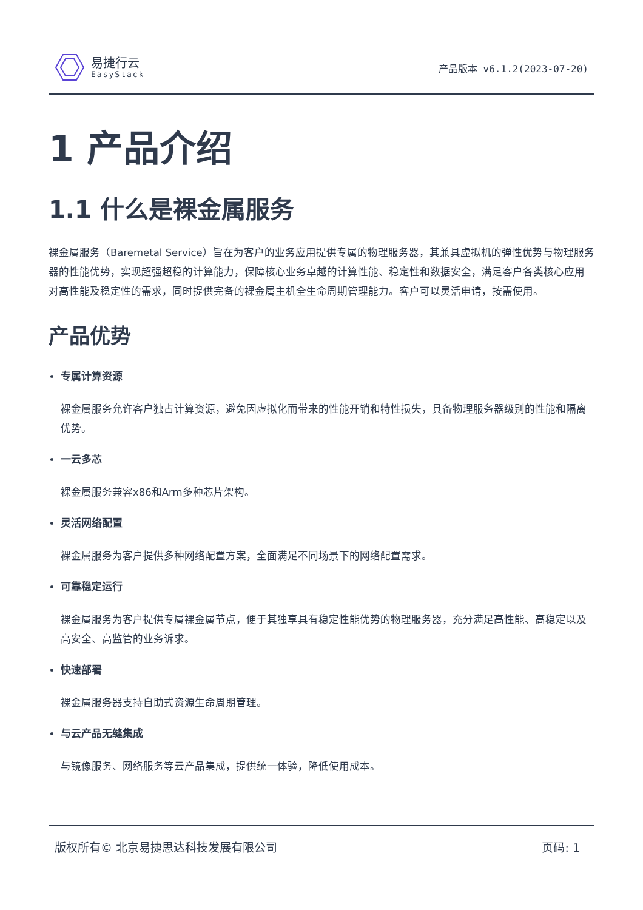易捷行云
EasyStack
产品版本 v6.1.2(2023-07-20)
1 产品介绍
1.1 什么是裸金属服务
裸金属服务（Baremetal Service）旨在为客户的业务应用提供专属的物理服务器，其兼具虚拟机的弹性优势与物理服务器的性能优势，实现超强超稳的计算能力，保障核心业务卓越的计算性能、稳定性和数据安全，满足客户各类核心应用对高性能及稳定性的需求，同时提供完备的裸金属主机全生命周期管理能力。客户可以灵活申请，按需使用。
产品优势
专属计算资源
裸金属服务允许客户独占计算资源，避免因虚拟化而带来的性能开销和特性损失，具备物理服务器级别的性能和隔离优势。
一云多芯
裸金属服务兼容x86和Arm多种芯片架构。
灵活网络配置
裸金属服务为客户提供多种网络配置方案，全面满足不同场景下的网络配置需求。
可靠稳定运行
裸金属服务为客户提供专属裸金属节点，便于其独享具有稳定性能优势的物理服务器，充分满足高性能、高稳定以及高安全、高监管的业务诉求。
快速部署
裸金属服务器支持自助式资源生命周期管理。
与云产品无缝集成
与镜像服务、网络服务等云产品集成，提供统一体验，降低使用成本。
版权所有© 北京易捷思达科技发展有限公司 页码: 1